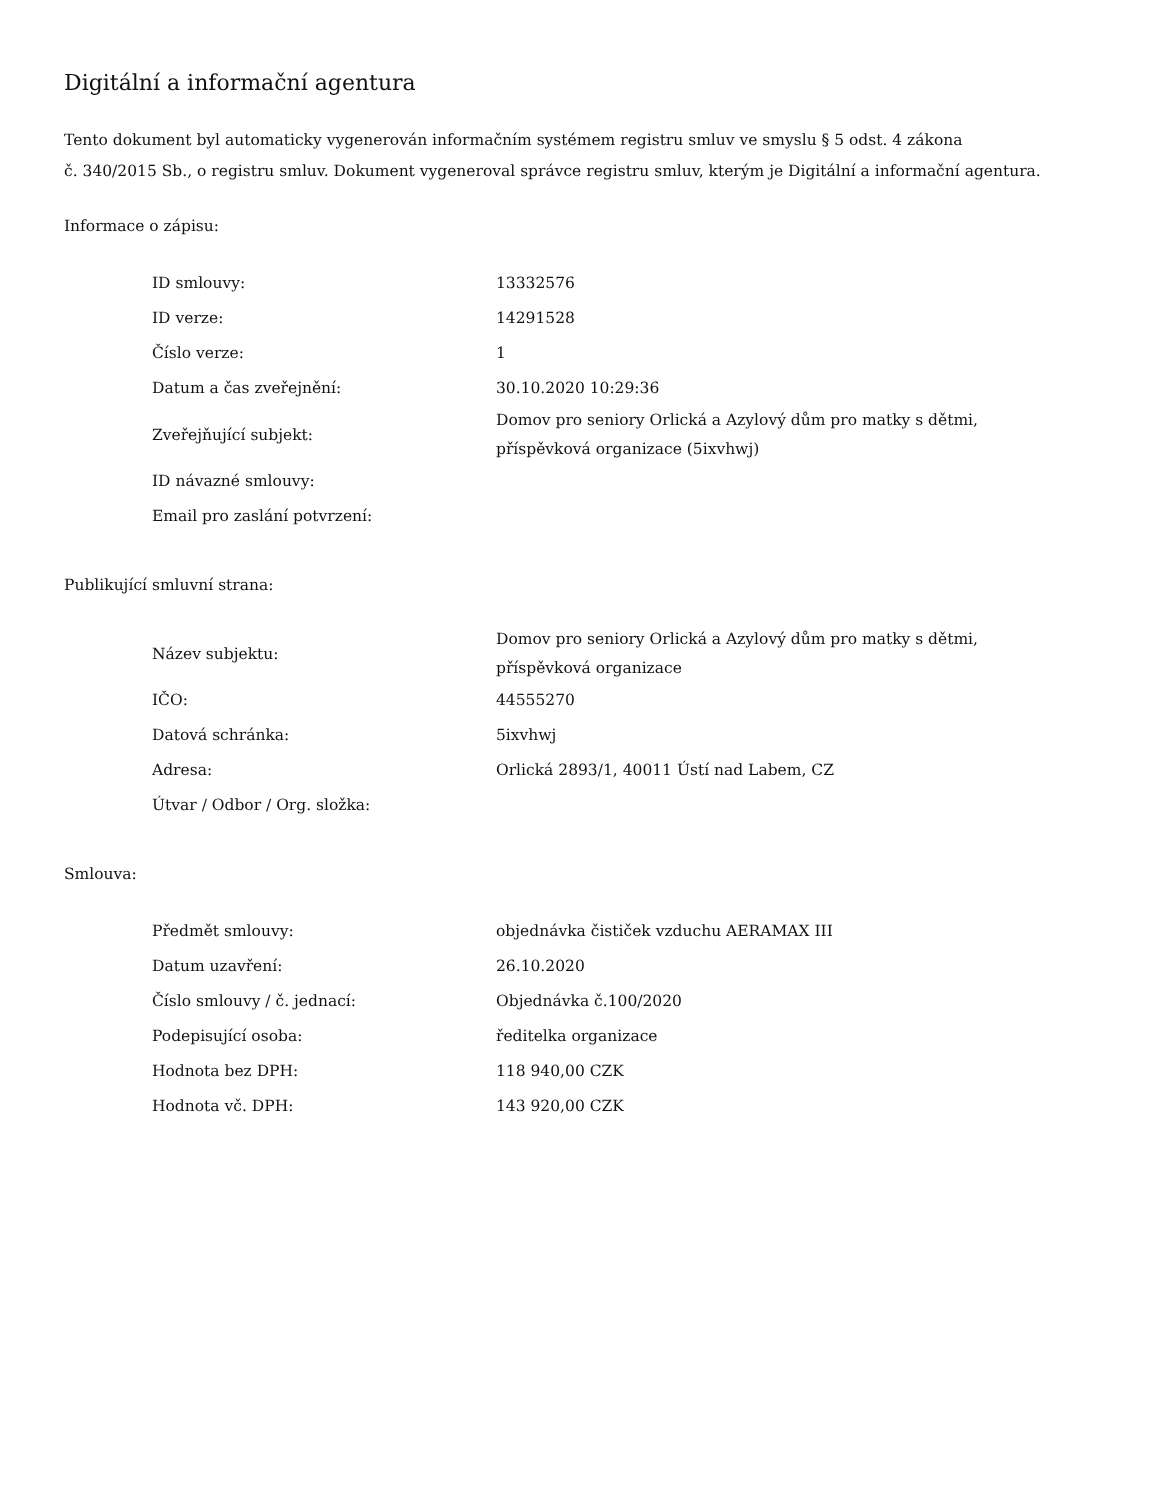Digitální a informační agentura
Tento dokument byl automaticky vygenerován informačním systémem registru smluv ve smyslu § 5 odst. 4 zákona
č. 340/2015 Sb., o registru smluv. Dokument vygeneroval správce registru smluv, kterým je Digitální a informační agentura.
Informace o zápisu:
| ID smlouvy: | 13332576 |
| ID verze: | 14291528 |
| Číslo verze: | 1 |
| Datum a čas zveřejnění: | 30.10.2020 10:29:36 |
| Zveřejňující subjekt: | Domov pro seniory Orlická a Azylový dům pro matky s dětmi, příspěvková organizace (5ixvhwj) |
| ID návazné smlouvy: | |
| Email pro zaslání potvrzení: | |
Publikující smluvní strana:
| Název subjektu: | Domov pro seniory Orlická a Azylový dům pro matky s dětmi, příspěvková organizace |
| IČO: | 44555270 |
| Datová schránka: | 5ixvhwj |
| Adresa: | Orlická 2893/1, 40011 Ústí nad Labem, CZ |
| Útvar / Odbor / Org. složka: | |
Smlouva:
| Předmět smlouvy: | objednávka čističek vzduchu AERAMAX III |
| Datum uzavření: | 26.10.2020 |
| Číslo smlouvy / č. jednací: | Objednávka č.100/2020 |
| Podepisující osoba: | ředitelka organizace |
| Hodnota bez DPH: | 118 940,00 CZK |
| Hodnota vč. DPH: | 143 920,00 CZK |